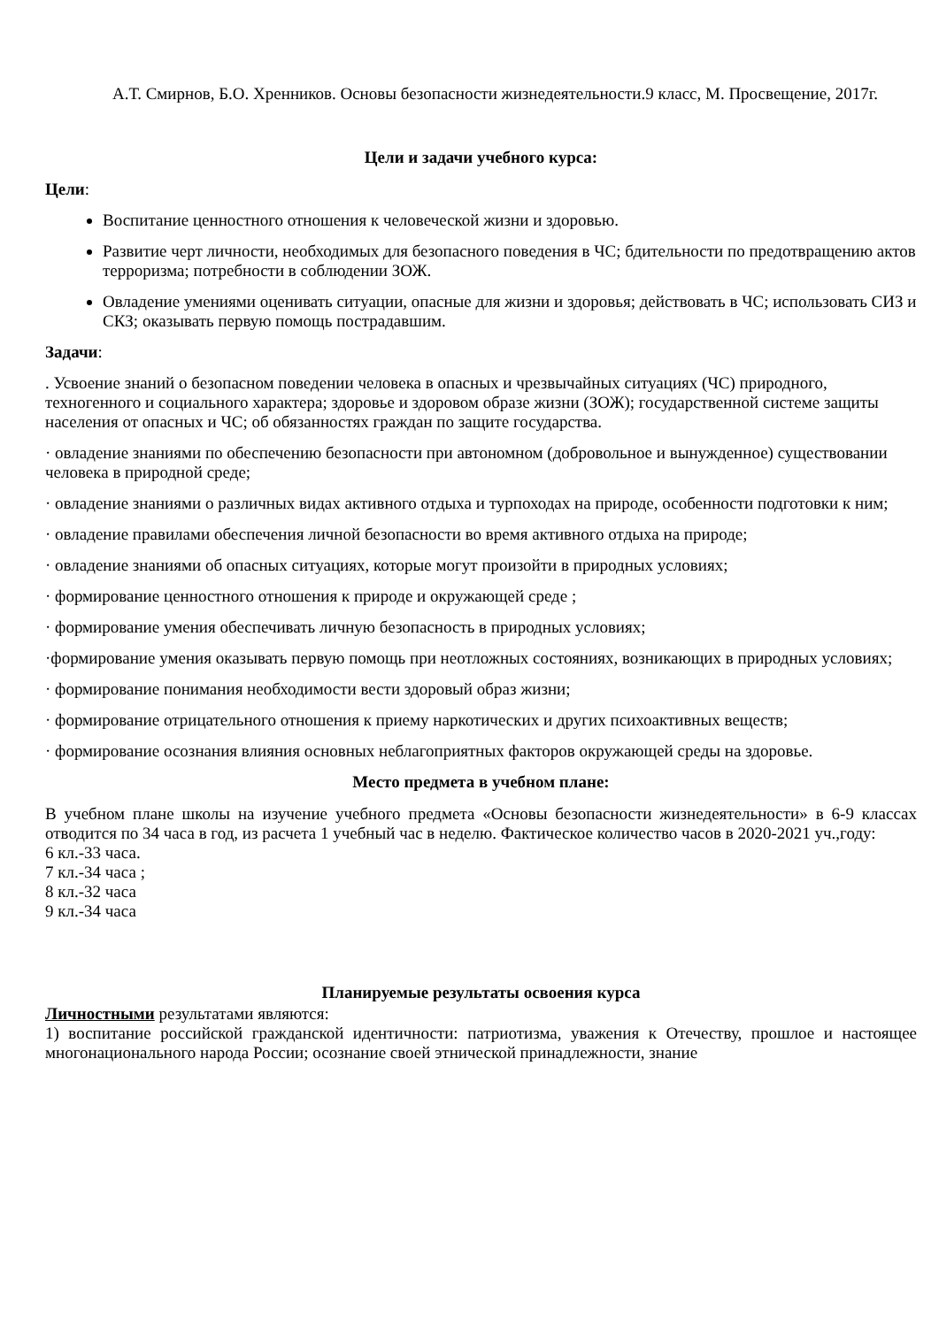А.Т. Смирнов, Б.О. Хренников. Основы безопасности жизнедеятельности.9 класс, М. Просвещение, 2017г.
Цели и задачи учебного курса:
Цели:
Воспитание ценностного отношения к человеческой жизни и здоровью.
Развитие черт личности, необходимых для безопасного поведения в ЧС; бдительности по предотвращению актов терроризма; потребности в соблюдении ЗОЖ.
Овладение умениями оценивать ситуации, опасные для жизни и здоровья; действовать в ЧС; использовать СИЗ и СКЗ; оказывать первую помощь пострадавшим.
Задачи:
. Усвоение знаний о безопасном поведении человека в опасных и чрезвычайных ситуациях (ЧС) природного, техногенного и социального характера; здоровье и здоровом образе жизни (ЗОЖ); государственной системе защиты населения от опасных и ЧС; об обязанностях граждан по защите государства.
· овладение знаниями по обеспечению безопасности при автономном (добровольное и вынужденное) существовании человека в природной среде;
· овладение знаниями о различных видах активного отдыха и турпоходах на природе, особенности подготовки к ним;
· овладение правилами обеспечения личной безопасности во время активного отдыха на природе;
· овладение знаниями об опасных ситуациях, которые могут произойти в природных условиях;
· формирование ценностного отношения к природе и окружающей среде ;
· формирование умения обеспечивать личную безопасность в природных условиях;
·формирование умения оказывать первую помощь при неотложных состояниях, возникающих в природных условиях;
· формирование понимания необходимости вести здоровый образ жизни;
· формирование отрицательного отношения к приему наркотических и других психоактивных веществ;
· формирование осознания влияния основных неблагоприятных факторов окружающей среды на здоровье.
Место предмета в учебном плане:
В учебном плане школы на изучение учебного предмета «Основы безопасности жизнедеятельности» в 6-9 классах отводится по 34 часа в год, из расчета 1 учебный час в неделю. Фактическое количество часов в 2020-2021 уч.,году:
6 кл.-33 часа.
7 кл.-34 часа ;
8 кл.-32 часа
9 кл.-34 часа
Планируемые результаты освоения курса
Личностными результатами являются:
1) воспитание российской гражданской идентичности: патриотизма, уважения к Отечеству, прошлое и настоящее многонационального народа России; осознание своей этнической принадлежности, знание